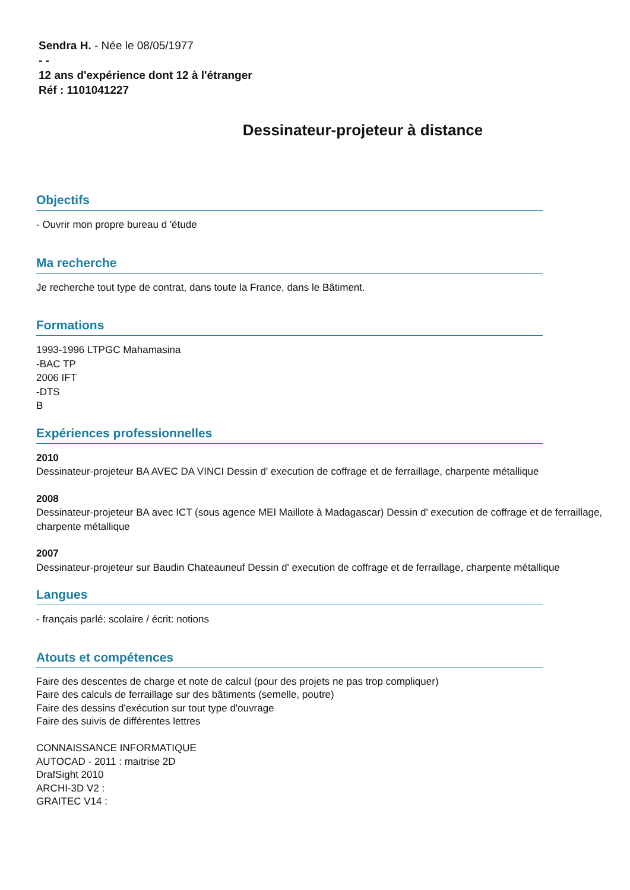Sendra H. - Née le 08/05/1977
- -
12 ans d'expérience dont 12 à l'étranger
Réf : 1101041227
Dessinateur-projeteur à distance
Objectifs
- Ouvrir mon propre bureau d 'étude
Ma recherche
Je recherche tout type de contrat, dans toute la France, dans le Bâtiment.
Formations
1993-1996 LTPGC Mahamasina
-BAC TP
2006 IFT
-DTS
B
Expériences professionnelles
2010
Dessinateur-projeteur BA AVEC DA VINCI Dessin d' execution de coffrage et de ferraillage, charpente métallique
2008
Dessinateur-projeteur BA avec ICT (sous agence MEI Maillote à Madagascar) Dessin d' execution de coffrage et de ferraillage, charpente métallique
2007
Dessinateur-projeteur sur Baudin Chateauneuf Dessin d' execution de coffrage et de ferraillage, charpente métallique
Langues
- français parlé: scolaire / écrit: notions
Atouts et compétences
Faire des descentes de charge et note de calcul (pour des projets ne pas trop compliquer)
Faire des calculs de ferraillage sur des bâtiments (semelle, poutre)
Faire des dessins d'exécution sur tout type d'ouvrage
Faire des suivis de différentes lettres
CONNAISSANCE INFORMATIQUE
AUTOCAD - 2011 : maitrise 2D
DrafSight 2010
ARCHI-3D V2 :
GRAITEC V14 :